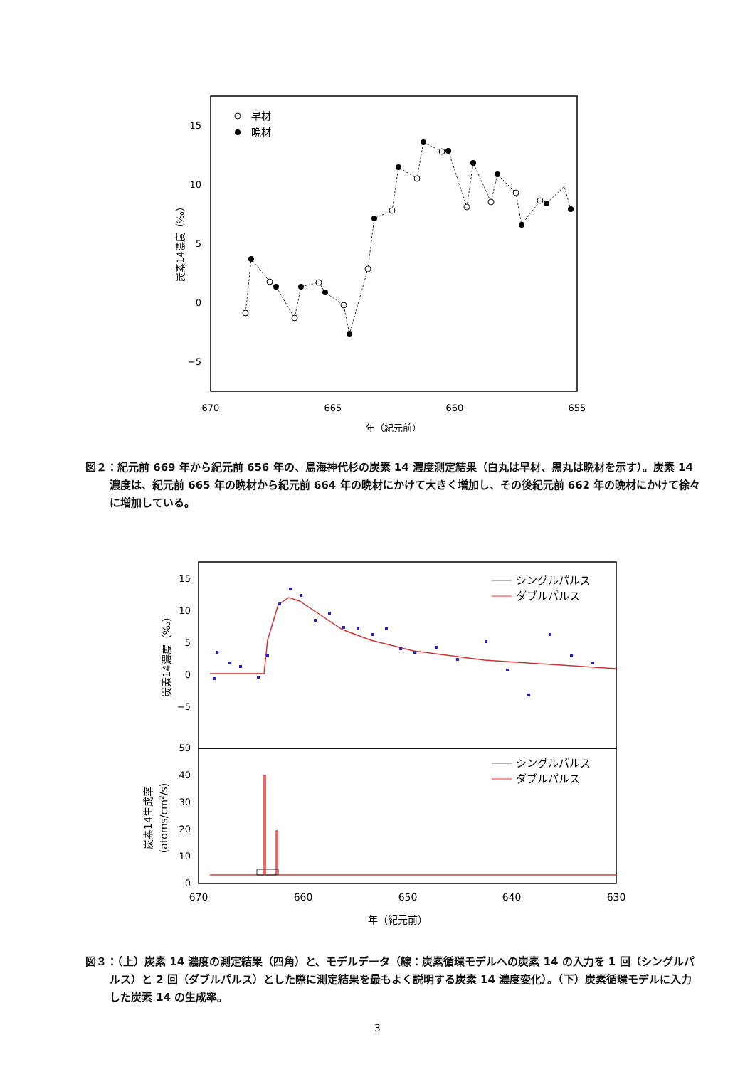15
10
5
0
−5
670
665
660
655
年（紀元前）
炭素14濃度（‰）
早材
晩材
図２：紀元前 669 年から紀元前 656 年の、鳥海神代杉の炭素 14 濃度測定結果（白丸は早材、黒丸は晩材を示す）。炭素 14 濃度は、紀元前 665 年の晩材から紀元前 664 年の晩材にかけて大きく増加し、その後紀元前 662 年の晩材にかけて徐々に増加している。
15
10
5
0
−5
50
40
30
20
10
0
670
660
650
640
630
年（紀元前）
炭素14濃度（‰）
炭素14生成率
(atoms/cm2/s)
シングルパルス
ダブルパルス
シングルパルス
ダブルパルス
図３：（上）炭素 14 濃度の測定結果（四角）と、モデルデータ（線：炭素循環モデルへの炭素 14 の入力を 1 回（シングルパルス）と 2 回（ダブルパルス）とした際に測定結果を最もよく説明する炭素 14 濃度変化）。（下）炭素循環モデルに入力した炭素 14 の生成率。
3